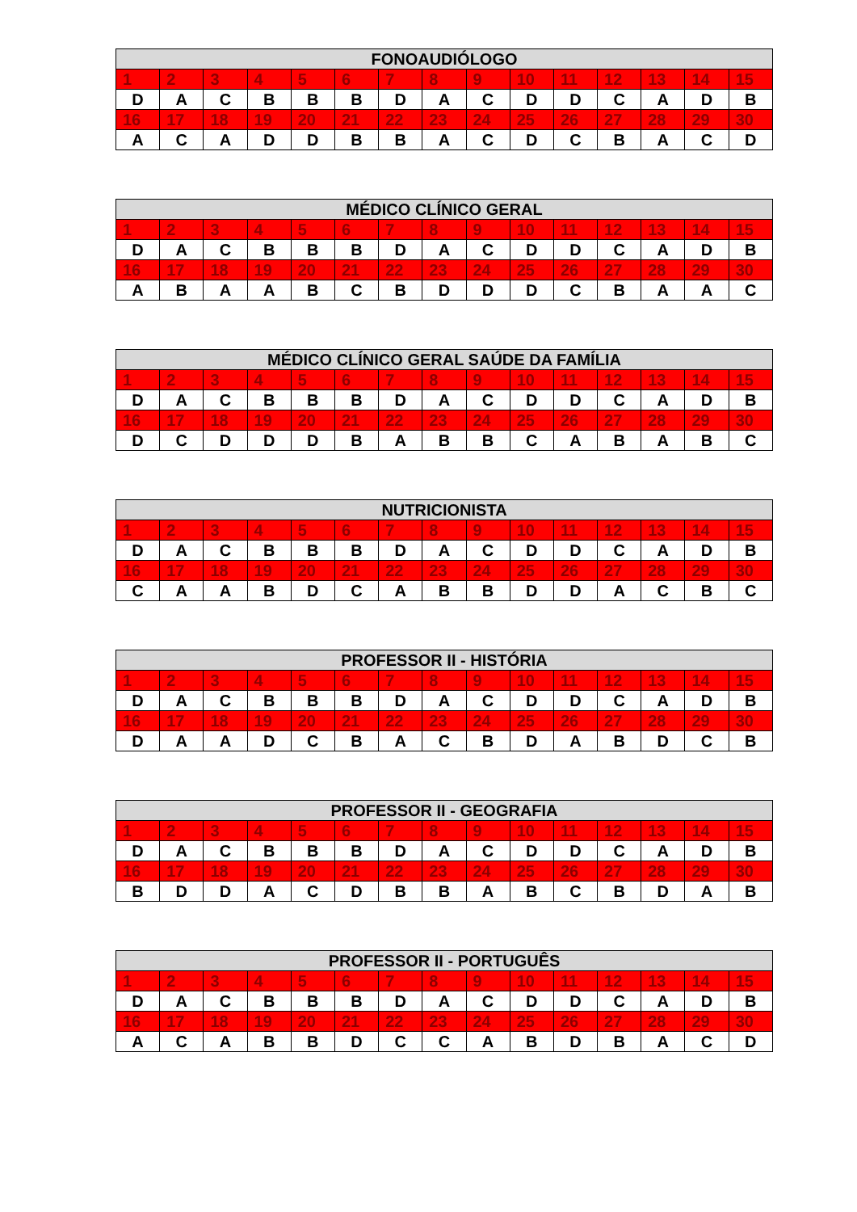| FONOAUDIÓLOGO | | | | | | | | | | | | | | |
| --- | --- | --- | --- | --- | --- | --- | --- | --- | --- | --- | --- | --- | --- | --- |
| 1 | 2 | 3 | 4 | 5 | 6 | 7 | 8 | 9 | 10 | 11 | 12 | 13 | 14 | 15 |
| D | A | C | B | B | B | D | A | C | D | D | C | A | D | B |
| 16 | 17 | 18 | 19 | 20 | 21 | 22 | 23 | 24 | 25 | 26 | 27 | 28 | 29 | 30 |
| A | C | A | D | D | B | B | A | C | D | C | B | A | C | D |
| MÉDICO CLÍNICO GERAL | | | | | | | | | | | | | | |
| --- | --- | --- | --- | --- | --- | --- | --- | --- | --- | --- | --- | --- | --- | --- |
| 1 | 2 | 3 | 4 | 5 | 6 | 7 | 8 | 9 | 10 | 11 | 12 | 13 | 14 | 15 |
| D | A | C | B | B | B | D | A | C | D | D | C | A | D | B |
| 16 | 17 | 18 | 19 | 20 | 21 | 22 | 23 | 24 | 25 | 26 | 27 | 28 | 29 | 30 |
| A | B | A | A | B | C | B | D | D | D | C | B | A | A | C |
| MÉDICO CLÍNICO GERAL SAÚDE DA FAMÍLIA | | | | | | | | | | | | | | |
| --- | --- | --- | --- | --- | --- | --- | --- | --- | --- | --- | --- | --- | --- | --- |
| 1 | 2 | 3 | 4 | 5 | 6 | 7 | 8 | 9 | 10 | 11 | 12 | 13 | 14 | 15 |
| D | A | C | B | B | B | D | A | C | D | D | C | A | D | B |
| 16 | 17 | 18 | 19 | 20 | 21 | 22 | 23 | 24 | 25 | 26 | 27 | 28 | 29 | 30 |
| D | C | D | D | D | B | A | B | B | C | A | B | A | B | C |
| NUTRICIONISTA | | | | | | | | | | | | | | |
| --- | --- | --- | --- | --- | --- | --- | --- | --- | --- | --- | --- | --- | --- | --- |
| 1 | 2 | 3 | 4 | 5 | 6 | 7 | 8 | 9 | 10 | 11 | 12 | 13 | 14 | 15 |
| D | A | C | B | B | B | D | A | C | D | D | C | A | D | B |
| 16 | 17 | 18 | 19 | 20 | 21 | 22 | 23 | 24 | 25 | 26 | 27 | 28 | 29 | 30 |
| C | A | A | B | D | C | A | B | B | D | D | A | C | B | C |
| PROFESSOR II - HISTÓRIA | | | | | | | | | | | | | | |
| --- | --- | --- | --- | --- | --- | --- | --- | --- | --- | --- | --- | --- | --- | --- |
| 1 | 2 | 3 | 4 | 5 | 6 | 7 | 8 | 9 | 10 | 11 | 12 | 13 | 14 | 15 |
| D | A | C | B | B | B | D | A | C | D | D | C | A | D | B |
| 16 | 17 | 18 | 19 | 20 | 21 | 22 | 23 | 24 | 25 | 26 | 27 | 28 | 29 | 30 |
| D | A | A | D | C | B | A | C | B | D | A | B | D | C | B |
| PROFESSOR II - GEOGRAFIA | | | | | | | | | | | | | | |
| --- | --- | --- | --- | --- | --- | --- | --- | --- | --- | --- | --- | --- | --- | --- |
| 1 | 2 | 3 | 4 | 5 | 6 | 7 | 8 | 9 | 10 | 11 | 12 | 13 | 14 | 15 |
| D | A | C | B | B | B | D | A | C | D | D | C | A | D | B |
| 16 | 17 | 18 | 19 | 20 | 21 | 22 | 23 | 24 | 25 | 26 | 27 | 28 | 29 | 30 |
| B | D | D | A | C | D | B | B | A | B | C | B | D | A | B |
| PROFESSOR II - PORTUGUÊS | | | | | | | | | | | | | | |
| --- | --- | --- | --- | --- | --- | --- | --- | --- | --- | --- | --- | --- | --- | --- |
| 1 | 2 | 3 | 4 | 5 | 6 | 7 | 8 | 9 | 10 | 11 | 12 | 13 | 14 | 15 |
| D | A | C | B | B | B | D | A | C | D | D | C | A | D | B |
| 16 | 17 | 18 | 19 | 20 | 21 | 22 | 23 | 24 | 25 | 26 | 27 | 28 | 29 | 30 |
| A | C | A | B | B | D | C | C | A | B | D | B | A | C | D |